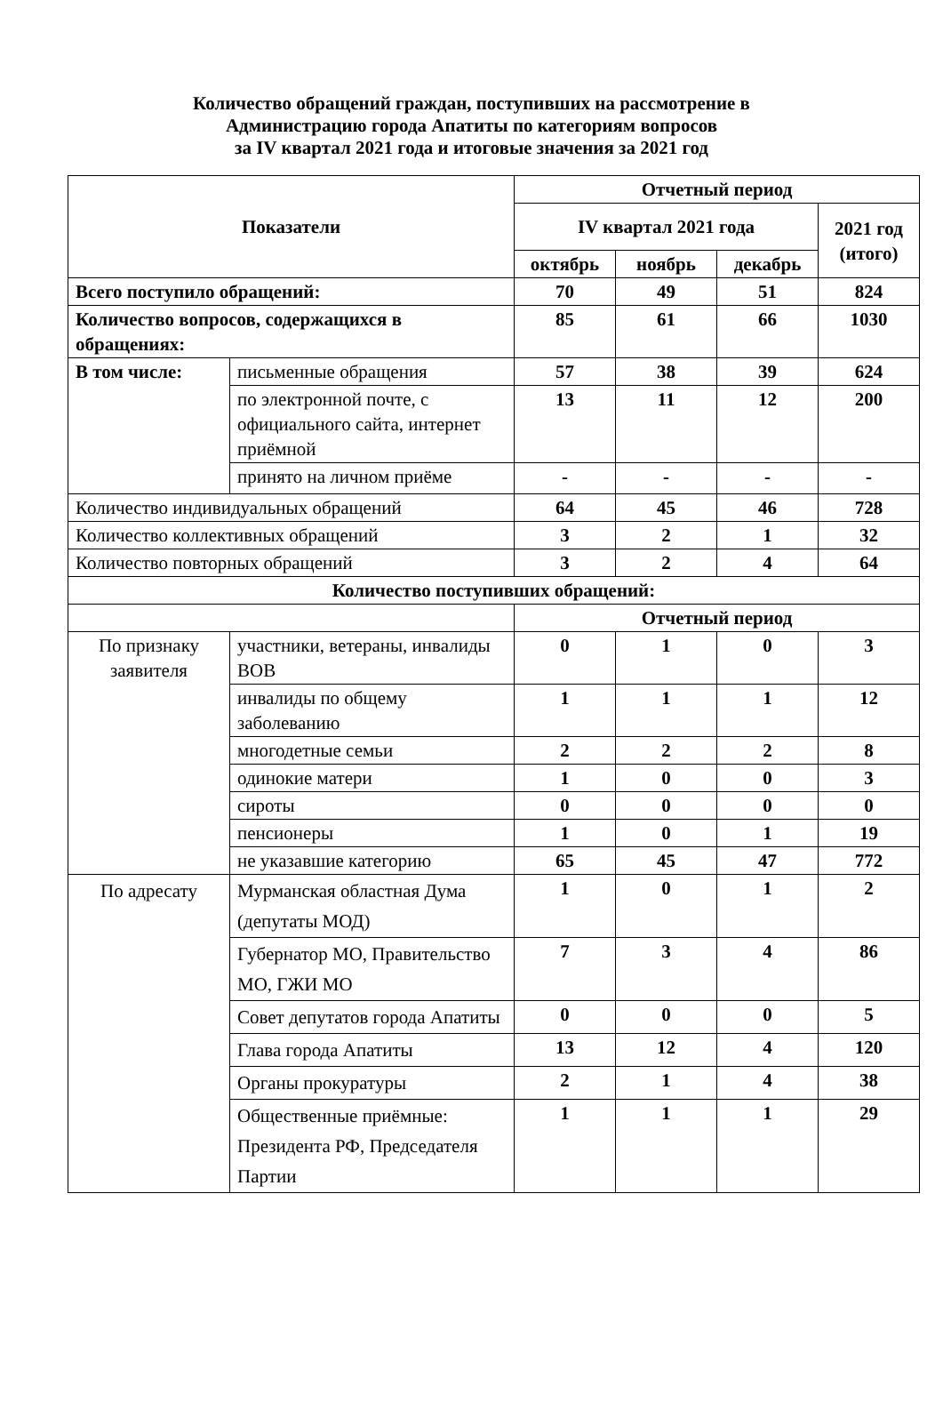Количество обращений граждан, поступивших на рассмотрение в
Администрацию города Апатиты по категориям вопросов
за IV квартал 2021 года и итоговые значения за 2021 год
| Показатели | | Отчетный период | | | |
| --- | --- | --- | --- | --- | --- |
| | | IV квартал 2021 года | | | 2021 год (итого) |
| | | октябрь | ноябрь | декабрь | |
| Всего поступило обращений: | | 70 | 49 | 51 | 824 |
| Количество вопросов, содержащихся в обращениях: | | 85 | 61 | 66 | 1030 |
| В том числе: | письменные обращения | 57 | 38 | 39 | 624 |
| | по электронной почте, с официального сайта, интернет приёмной | 13 | 11 | 12 | 200 |
| | принято на личном приёме | - | - | - | - |
| Количество индивидуальных обращений | | 64 | 45 | 46 | 728 |
| Количество коллективных обращений | | 3 | 2 | 1 | 32 |
| Количество повторных обращений | | 3 | 2 | 4 | 64 |
| Количество поступивших обращений: | | | | | |
| | | Отчетный период | | | |
| По признаку заявителя | участники, ветераны, инвалиды ВОВ | 0 | 1 | 0 | 3 |
| | инвалиды по общему заболеванию | 1 | 1 | 1 | 12 |
| | многодетные семьи | 2 | 2 | 2 | 8 |
| | одинокие матери | 1 | 0 | 0 | 3 |
| | сироты | 0 | 0 | 0 | 0 |
| | пенсионеры | 1 | 0 | 1 | 19 |
| | не указавшие категорию | 65 | 45 | 47 | 772 |
| По адресату | Мурманская областная Дума (депутаты МОД) | 1 | 0 | 1 | 2 |
| | Губернатор МО, Правительство МО, ГЖИ МО | 7 | 3 | 4 | 86 |
| | Совет депутатов города Апатиты | 0 | 0 | 0 | 5 |
| | Глава города Апатиты | 13 | 12 | 4 | 120 |
| | Органы прокуратуры | 2 | 1 | 4 | 38 |
| | Общественные приёмные: Президента РФ, Председателя Партии | 1 | 1 | 1 | 29 |